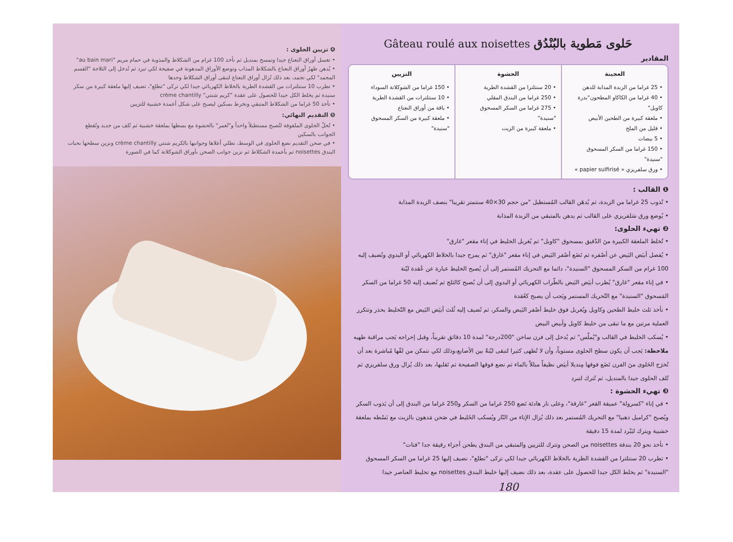❹ تزيين الحلوى :
• تغسل أوراق النعناع جيدا وتمسح بمنديل ثم نأخذ 100 غرام من الشكلاط والمذوبة في حمام مريم "au bain mari"
• يُدهن ظهرُ أوراق النعناع بالشكلاط المذاب وتوضع الأوراق المدهونة في صفيحة لكي تبرد ثم تُدخل إلى الثلاجة "القسم المجمد" لكي تجمد، بعد ذلك تُزال أوراق النعناع لتبقى أوراق الشكلاط وحدها
• تطرب 10 سنتلترات من القشدة الطرية بالخلاط الكهربائي جيدا لكي تركى "تطلع"، تضيف إليها ملعقة كبيرة من سكر سنيدة ثم يخلط الكل جيدا للحصول على عقدة "كريم شنتي" crème chantilly
• نأخذ 50 غراما من الشكلاط المتبقي ونخرط بسكين ليصبح على شكل أعمدة خشبية للتزيين
❺ التقديم النهائي:
• تُحلّ الحلوى الملفوفة لتُصبح مستطيلاً واحداً و"تُعمر" بالحشوة مع بسطها بملعقة خشبية ثم تُلف من جديد وتُقطع الجوانب بالسكين
• في صحن التقديم نضع الحلوى في الوسط، نطلي أعلاها وجوانبها بالكريم شنتي crème chantilly ونزين سطحها بحبات البندق noisettes ثم بأعمدة الشكلاط ثم نزين جوانب الصحن بأوراق الشوكلاتة كما في الصورة
Gâteau roulé aux noisettes حَلوى مَطوية بالبُنْدُق
المقادير
العجينة
• 25 غراما من الزبدة المذابة للدهن
• 40 غراما من الكاكاو المطحون"بدرة كاويل"
• ملعقة كبيرة من الطحين الأبيض
• قليل من الملح
• 5 بيضات
• 150 غراما من السكر المسحوق "سنيدة"
• ورق سلفريزي « papier sulfirisé »
الحشوة
• 20 سنتلترا من القشدة الطرية
• 250 غراما من البندق المقلي
• 275 غراما من السكر المسحوق "سنيدة"
• ملعقة كبيرة من الزيت
التزيين
• 150 غراما من الشوكلاتة السوداء
• 10 سنتلترات من القشدة الطرية
• باقة من أوراق النعناع
• ملعقة كبيرة من السكر المسحوق "سنيدة"
❶ القالب :
• تُذوب 25 غراما من الزبدة، ثم يُدهَن القالب المُستطيل "من حجم 30×40 سنتمتر تقريبا" بنصف الزبدة المذابة
• يُوضع ورق سَلفريزي على القالب ثم يدهن بالمتبقي من الزبدة المذابة
❷ تهيء الحلوى:
• تُخلط الملعقة الكبيرة منَ الدّقيق بمسحوق "كاويل" ثم يُغربل الخليط في إناء مقعر "غارق"
• يُفصل أبيَض البَيض عن أصْفره ثم نَضَع أصْفر البَيض في إناء مقعر "غارق" ثم يمزج جيدا بالخلاط الكهربائي أو اليدوي ونُضيف إليه 100 غرام من السكر المسحوق "السنيدة"، دائما مع التحريك المُستمر إلى أن يُصبح الخليط عبارة عن عُقدة ليّنة
• في إناء مقعر "غارق" يُطرب أبيَض البَيض بالطّراب الكهربائي أو اليدوي إلى أن يُصبح كالثلج ثم نُضيف إليه 50 غراما من السكر المَسحوق "السنيدة" مع التّحريك المستمر ويَجب أن يصبح كعُقدة
• نأخذ ثلث خليط الطحين وكاويل ويُغربل فوق خليط أصْفر البَيض والسكر، ثم نُضيف إليه ثُلث أبيَض البَيض مع التّخليط بحذر وتتكرر العملية مرتين مع ما تبقى من خليط كاويل وأبيض البيض
• يُسكب الخليط في القالب و"يُملّس" ثم يُدخل إلى فرن ساخن "200درجة" لمدة 10 دقائق تقريباً، وقبل إخراجه يَجب مراقبة طهيه
ملاحظة: يَجب أن يكون سطح الحلوى مستوياً، وأن لا تُطهى كثيرا لتبقى ليّنةً بين الأصابع،وذلك لكي نتمكن من لفّها مُباشرة بعد أن تُخرَج الحَلوى منَ الفرن نَضَع فوقها مِنديلا أبيَض نظيفاً مبللاً بالماء ثم نضع فوقها الصفيحة ثم نَقلبها، بعد ذلك يُزال ورق سلفريزي ثم تُلف الحلوى جيدا بالمنديل، ثم تُترك لتبرد
❸ تهيء الحشوة :
• في إناء "كسرولة" عميقة القعر "غارقة"، وعلى نار هادئة نَضع 250 غراما من السكر و250 غراما من البندق إلى أن يَذوب السكر ويُصبح "كراميل ذهبيا" مع التحريك المُستمر بعد ذلك يُزال الإناء من النّار ويُسكب الخَليط في صَحن مَدهون بالزيت مع بَسْطه بملعقة خشبية ويترك ليَبْرد لمدة 15 دقيقة
• نأخذ نحو 20 بندقة noisettes من الصحن وتترك للتزيين والمتبقي من البندق يطحن أجزاء رقيقة جدا "فتات"
• تطرب 20 سنتلترا من القشدة الطرية بالخلاط الكهربائي جيدا لكي تزكى "تطلع"، نضيف إليها 25 غراما من السكر المسحوق "السنيدة" ثم يخلط الكل جيدا للحصول على عقدة، بعد ذلك نضيف إليها خليط البندق noisettes مع تخليط العناصر جيدا
180